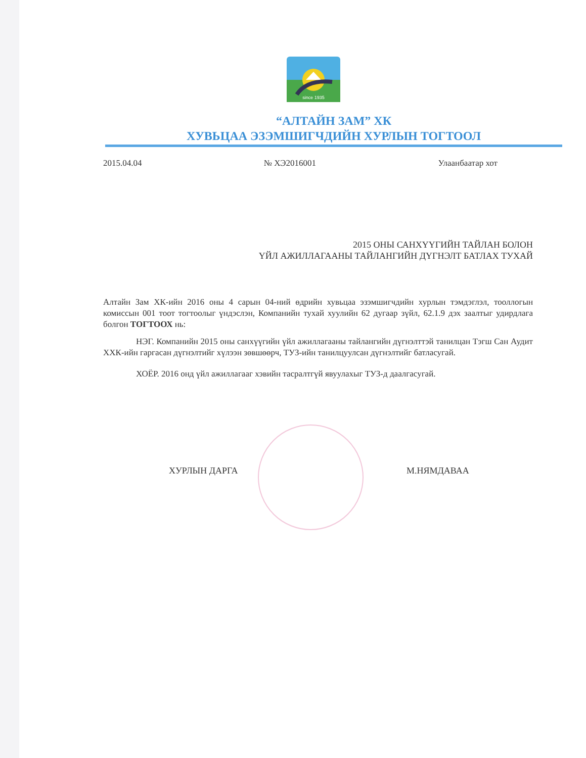since 1935
“АЛТАЙН ЗАМ” ХК
ХУВЬЦАА ЭЗЭМШИГЧДИЙН ХУРЛЫН ТОГТООЛ
2015.04.04 № ХЭ2016001 Улаанбаатар хот
2015 ОНЫ САНХҮҮГИЙН ТАЙЛАН БОЛОН
ҮЙЛ АЖИЛЛАГААНЫ ТАЙЛАНГИЙН ДҮГНЭЛТ БАТЛАХ ТУХАЙ
Алтайн Зам ХК-ийн 2016 оны 4 сарын 04-ний өдрийн хувьцаа эзэмшигчдийн хурлын тэмдэглэл, тооллогын комиссын 001 тоот тогтоолыг үндэслэн, Компанийн тухай хуулийн 62 дугаар зүйл, 62.1.9 дэх заалтыг удирдлага болгон ТОГТООХ нь:
НЭГ. Компанийн 2015 оны санхүүгийн үйл ажиллагааны тайлангийн дүгнэлттэй танилцан Тэгш Сан Аудит ХХК-ийн гаргасан дүгнэлтийг хүлээн зөвшөөрч, ТУЗ-ийн танилцуулсан дүгнэлтийг батласугай.
ХОЁР. 2016 онд үйл ажиллагааг хэвийн тасралтгүй явуулахыг ТУЗ-д даалгасугай.
ХУРЛЫН ДАРГА М.НЯМДАВАА